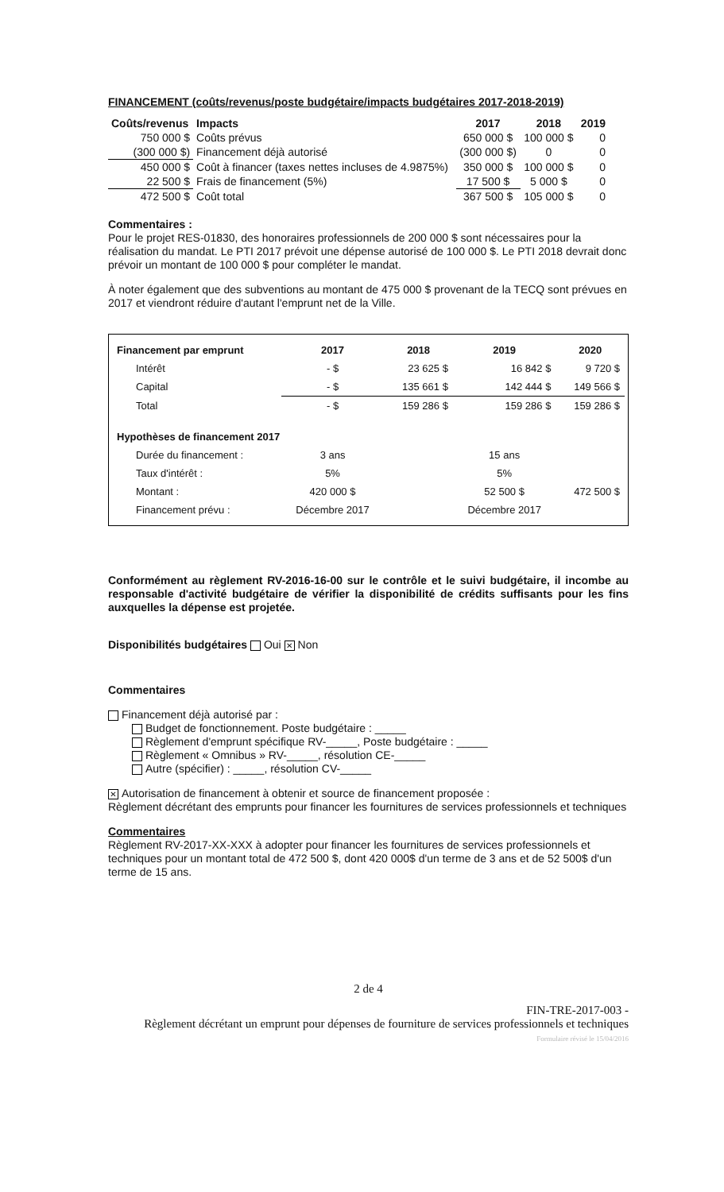FINANCEMENT (coûts/revenus/poste budgétaire/impacts budgétaires 2017-2018-2019)
| Coûts/revenus | Impacts | 2017 | 2018 | 2019 |
| --- | --- | --- | --- | --- |
| 750 000 $ | Coûts prévus | 650 000 $ | 100 000 $ | 0 |
| (300 000 $) | Financement déjà autorisé | (300 000 $) | 0 | 0 |
| 450 000 $ | Coût à financer (taxes nettes incluses de 4.9875%) | 350 000 $ | 100 000 $ | 0 |
| 22 500 $ | Frais de financement (5%) | 17 500 $ | 5 000 $ | 0 |
| 472 500 $ | Coût total | 367 500 $ | 105 000 $ | 0 |
Commentaires :
Pour le projet RES-01830, des honoraires professionnels de 200 000 $ sont nécessaires pour la réalisation du mandat. Le PTI 2017 prévoit une dépense autorisé de 100 000 $. Le PTI 2018 devrait donc prévoir un montant de 100 000 $ pour compléter le mandat.
À noter également que des subventions au montant de 475 000 $ provenant de la TECQ sont prévues en 2017 et viendront réduire d'autant l'emprunt net de la Ville.
| Financement par emprunt | 2017 | 2018 | 2019 | 2020 |
| --- | --- | --- | --- | --- |
| Intérêt | - $ | 23 625 $ | 16 842 $ | 9 720 $ |
| Capital | - $ | 135 661 $ | 142 444 $ | 149 566 $ |
| Total | - $ | 159 286 $ | 159 286 $ | 159 286 $ |
| Hypothèses de financement 2017 | | | | |
| Durée du financement : | 3 ans | | 15 ans | |
| Taux d'intérêt : | 5% | | 5% | |
| Montant : | 420 000 $ | | 52 500 $ | 472 500 $ |
| Financement prévu : | Décembre 2017 | | Décembre 2017 | |
Conformément au règlement RV-2016-16-00 sur le contrôle et le suivi budgétaire, il incombe au responsable d'activité budgétaire de vérifier la disponibilité de crédits suffisants pour les fins auxquelles la dépense est projetée.
Disponibilités budgétaires Oui ✕ Non
Commentaires
Financement déjà autorisé par :
Budget de fonctionnement. Poste budgétaire : _____
Règlement d'emprunt spécifique RV-_____, Poste budgétaire : _____
Règlement « Omnibus » RV-_____, résolution CE-_____
Autre (spécifier) : _____, résolution CV-_____
✕ Autorisation de financement à obtenir et source de financement proposée :
Règlement décrétant des emprunts pour financer les fournitures de services professionnels et techniques
Commentaires
Règlement RV-2017-XX-XXX à adopter pour financer les fournitures de services professionnels et techniques pour un montant total de 472 500 $, dont 420 000$ d'un terme de 3 ans et de 52 500$ d'un terme de 15 ans.
2 de 4
FIN-TRE-2017-003 -
Règlement décrétant un emprunt pour dépenses de fourniture de services professionnels et techniques
Formulaire révisé le 15/04/2016